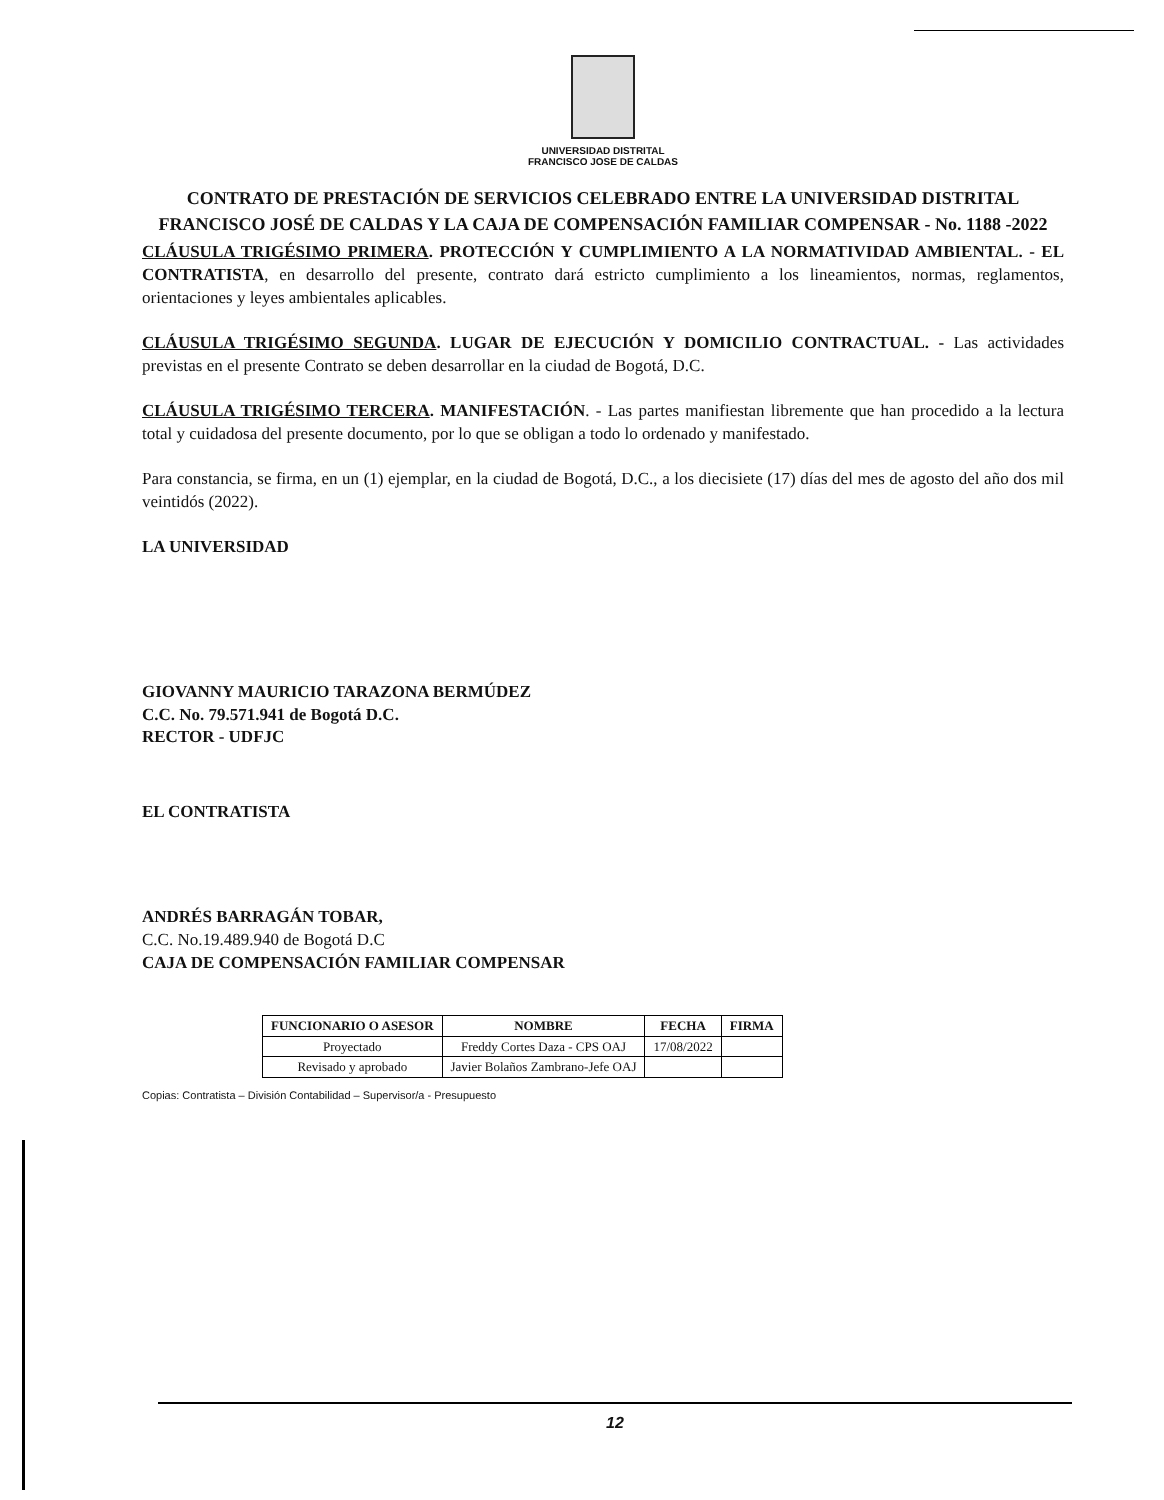UNIVERSIDAD DISTRITAL
FRANCISCO JOSE DE CALDAS
CONTRATO DE PRESTACIÓN DE SERVICIOS CELEBRADO ENTRE LA UNIVERSIDAD DISTRITAL FRANCISCO JOSÉ DE CALDAS Y LA CAJA DE COMPENSACIÓN FAMILIAR COMPENSAR - No. 1188 -2022
CLÁUSULA TRIGÉSIMO PRIMERA. PROTECCIÓN Y CUMPLIMIENTO A LA NORMATIVIDAD AMBIENTAL. - EL CONTRATISTA, en desarrollo del presente, contrato dará estricto cumplimiento a los lineamientos, normas, reglamentos, orientaciones y leyes ambientales aplicables.
CLÁUSULA TRIGÉSIMO SEGUNDA. LUGAR DE EJECUCIÓN Y DOMICILIO CONTRACTUAL. - Las actividades previstas en el presente Contrato se deben desarrollar en la ciudad de Bogotá, D.C.
CLÁUSULA TRIGÉSIMO TERCERA. MANIFESTACIÓN. - Las partes manifiestan libremente que han procedido a la lectura total y cuidadosa del presente documento, por lo que se obligan a todo lo ordenado y manifestado.
Para constancia, se firma, en un (1) ejemplar, en la ciudad de Bogotá, D.C., a los diecisiete (17) días del mes de agosto del año dos mil veintidós (2022).
LA UNIVERSIDAD
GIOVANNY MAURICIO TARAZONA BERMÚDEZ
C.C. No. 79.571.941 de Bogotá D.C.
RECTOR - UDFJC
EL CONTRATISTA
ANDRÉS BARRAGÁN TOBAR,
C.C. No.19.489.940 de Bogotá D.C
CAJA DE COMPENSACIÓN FAMILIAR COMPENSAR
| FUNCIONARIO O ASESOR | NOMBRE | FECHA | FIRMA |
| --- | --- | --- | --- |
| Proyectado | Freddy Cortes Daza - CPS OAJ | 17/08/2022 | |
| Revisado y aprobado | Javier Bolaños Zambrano-Jefe OAJ | | |
Copias: Contratista – División Contabilidad – Supervisor/a - Presupuesto
12